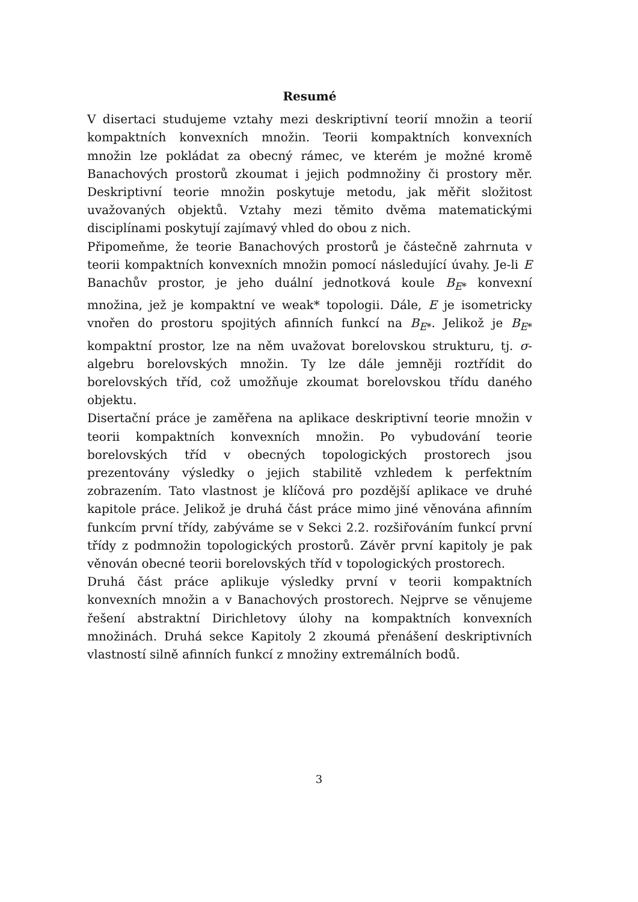Resumé
V disertaci studujeme vztahy mezi deskriptivní teorií množin a teorií kompaktních konvexních množin. Teorii kompaktních konvexních množin lze pokládat za obecný rámec, ve kterém je možné kromě Banachových prostorů zkoumat i jejich podmnožiny či prostory měr. Deskriptivní teorie množin poskytuje metodu, jak měřit složitost uvažovaných objektů. Vztahy mezi těmito dvěma matematickými disciplínami poskytují zajímavý vhled do obou z nich.
Připomeňme, že teorie Banachových prostorů je částečně zahrnuta v teorii kompaktních konvexních množin pomocí následující úvahy. Je-li E Banachův prostor, je jeho duální jednotková koule B<sub>E*</sub> konvexní množina, jež je kompaktní ve weak* topologii. Dále, E je isometricky vnořen do prostoru spojitých afinních funkcí na B<sub>E*</sub>. Jelikož je B<sub>E*</sub> kompaktní prostor, lze na něm uvažovat borelovskou strukturu, tj. σ-algebru borelovských množin. Ty lze dále jemněji roztřídit do borelovských tříd, což umožňuje zkoumat borelovskou třídu daného objektu.
Disertační práce je zaměřena na aplikace deskriptivní teorie množin v teorii kompaktních konvexních množin. Po vybudování teorie borelovských tříd v obecných topologických prostorech jsou prezentovány výsledky o jejich stabilitě vzhledem k perfektním zobrazením. Tato vlastnost je klíčová pro pozdější aplikace ve druhé kapitole práce. Jelikož je druhá část práce mimo jiné věnována afinním funkcím první třídy, zabýváme se v Sekci 2.2. rozšiřováním funkcí první třídy z podmnožin topologických prostorů. Závěr první kapitoly je pak věnován obecné teorii borelovských tříd v topologických prostorech.
Druhá část práce aplikuje výsledky první v teorii kompaktních konvexních množin a v Banachových prostorech. Nejprve se věnujeme řešení abstraktní Dirichletovy úlohy na kompaktních konvexních množinách. Druhá sekce Kapitoly 2 zkoumá přenášení deskriptivních vlastností silně afinních funkcí z množiny extremálních bodů.
3